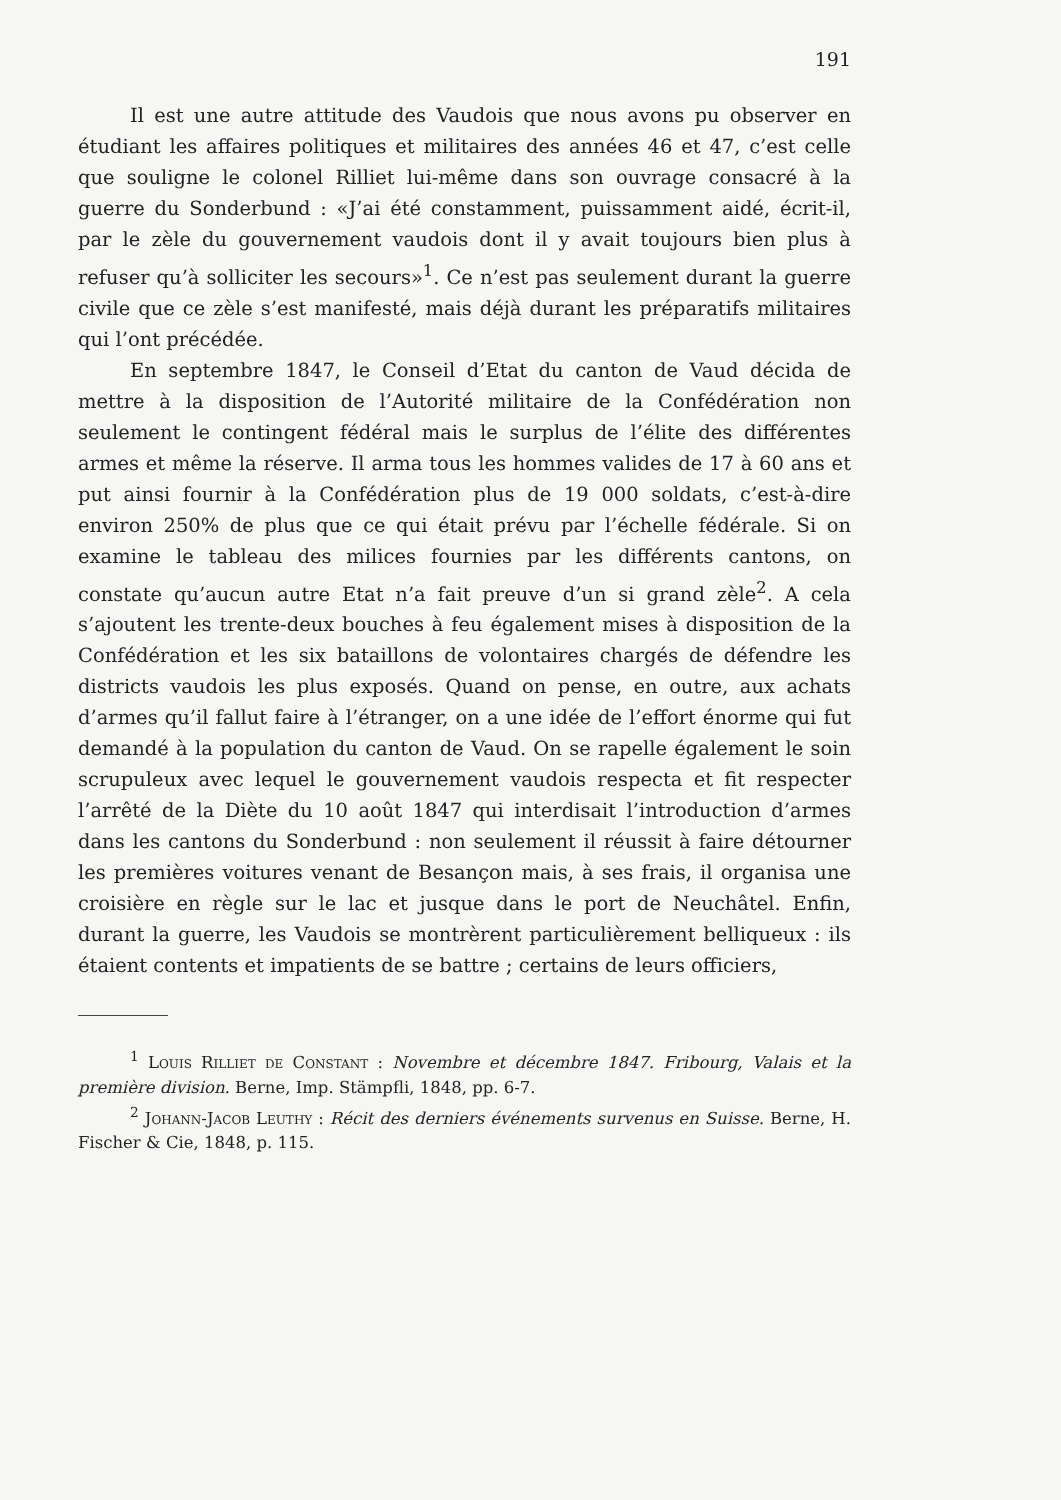191
Il est une autre attitude des Vaudois que nous avons pu observer en étudiant les affaires politiques et militaires des années 46 et 47, c’est celle que souligne le colonel Rilliet lui-même dans son ouvrage consacré à la guerre du Sonderbund : «J’ai été constamment, puissamment aidé, écrit-il, par le zèle du gouvernement vaudois dont il y avait toujours bien plus à refuser qu’à solliciter les secours»<sup>1</sup>. Ce n’est pas seulement durant la guerre civile que ce zèle s’est manifesté, mais déjà durant les préparatifs militaires qui l’ont précédée.
En septembre 1847, le Conseil d’Etat du canton de Vaud décida de mettre à la disposition de l’Autorité militaire de la Confédération non seulement le contingent fédéral mais le surplus de l’élite des différentes armes et même la réserve. Il arma tous les hommes valides de 17 à 60 ans et put ainsi fournir à la Confédération plus de 19 000 soldats, c’est-à-dire environ 250% de plus que ce qui était prévu par l’échelle fédérale. Si on examine le tableau des milices fournies par les différents cantons, on constate qu’aucun autre Etat n’a fait preuve d’un si grand zèle<sup>2</sup>. A cela s’ajoutent les trente-deux bouches à feu également mises à disposition de la Confédération et les six bataillons de volontaires chargés de défendre les districts vaudois les plus exposés. Quand on pense, en outre, aux achats d’armes qu’il fallut faire à l’étranger, on a une idée de l’effort énorme qui fut demandé à la population du canton de Vaud. On se rapelle également le soin scrupuleux avec lequel le gouvernement vaudois respecta et fit respecter l’arrêté de la Diète du 10 août 1847 qui interdisait l’introduction d’armes dans les cantons du Sonderbund : non seulement il réussit à faire détourner les premières voitures venant de Besançon mais, à ses frais, il organisa une croisière en règle sur le lac et jusque dans le port de Neuchâtel. Enfin, durant la guerre, les Vaudois se montrèrent particulièrement belliqueux : ils étaient contents et impatients de se battre ; certains de leurs officiers,
<sup>1</sup> Louis Rilliet de Constant : Novembre et décembre 1847. Fribourg, Valais et la première division. Berne, Imp. Stämpfli, 1848, pp. 6-7.
<sup>2</sup> Johann-Jacob Leuthy : Récit des derniers événements survenus en Suisse. Berne, H. Fischer & Cie, 1848, p. 115.